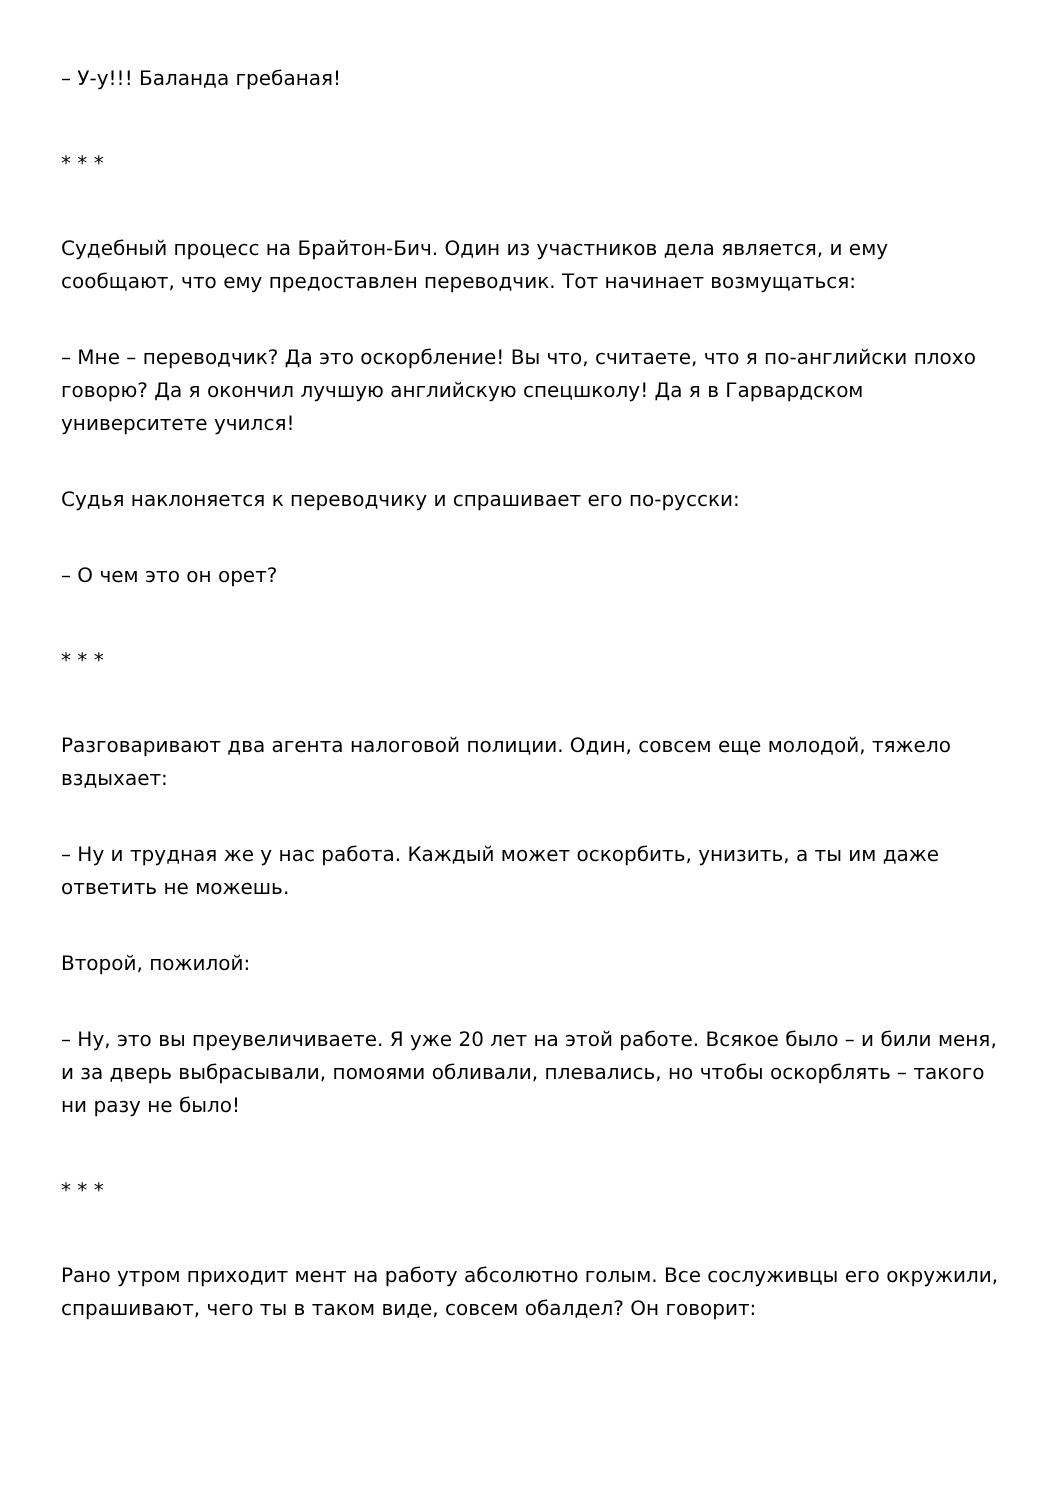– У-у!!! Баланда гребаная!
* * *
Судебный процесс на Брайтон-Бич. Один из участников дела является, и ему сообщают, что ему предоставлен переводчик. Тот начинает возмущаться:
– Мне – переводчик? Да это оскорбление! Вы что, считаете, что я по-английски плохо говорю? Да я окончил лучшую английскую спецшколу! Да я в Гарвардском университете учился!
Судья наклоняется к переводчику и спрашивает его по-русски:
– О чем это он орет?
* * *
Разговаривают два агента налоговой полиции. Один, совсем еще молодой, тяжело вздыхает:
– Ну и трудная же у нас работа. Каждый может оскорбить, унизить, а ты им даже ответить не можешь.
Второй, пожилой:
– Ну, это вы преувеличиваете. Я уже 20 лет на этой работе. Всякое было – и били меня, и за дверь выбрасывали, помоями обливали, плевались, но чтобы оскорблять – такого ни разу не было!
* * *
Рано утром приходит мент на работу абсолютно голым. Все сослуживцы его окружили, спрашивают, чего ты в таком виде, совсем обалдел? Он говорит: